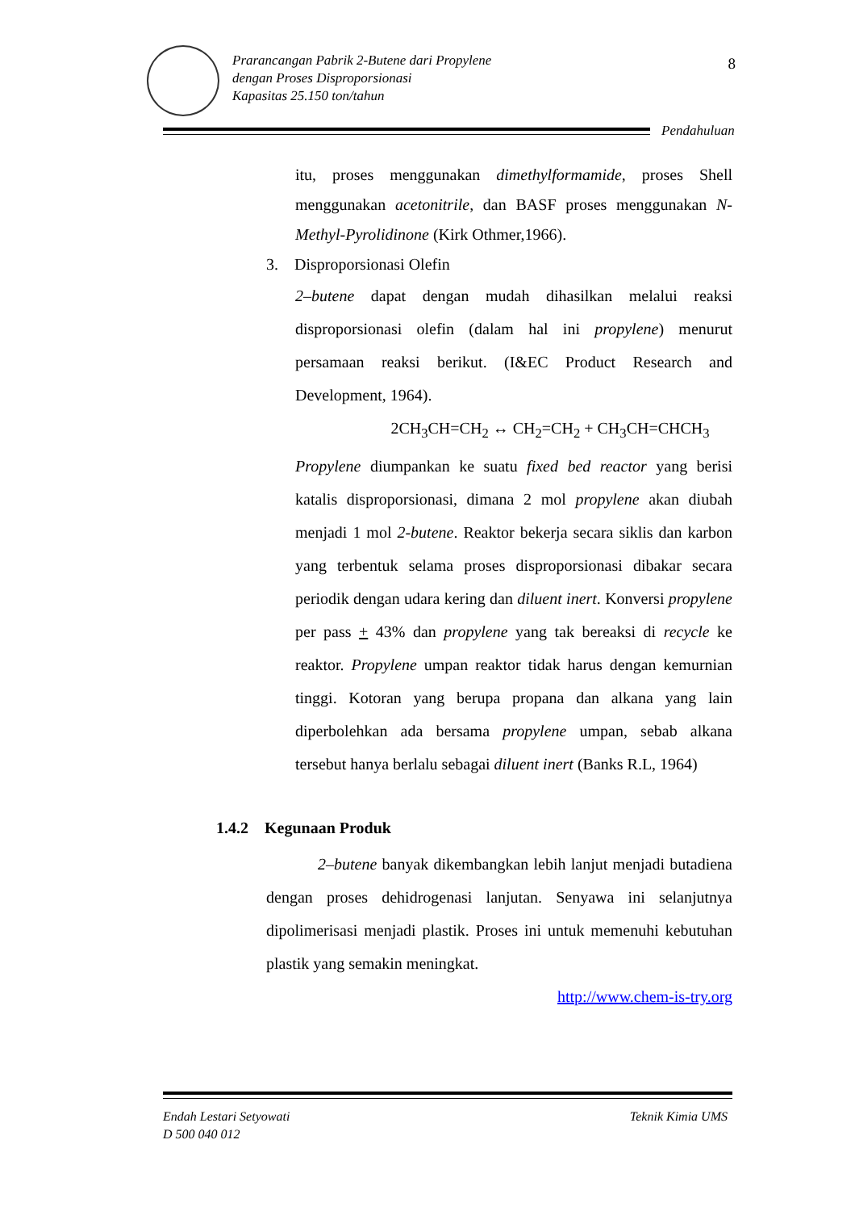Prarancangan Pabrik 2-Butene dari Propylene
dengan Proses Disproporsionasi
Kapasitas 25.150 ton/tahun
8
Pendahuluan
itu, proses menggunakan dimethylformamide, proses Shell menggunakan acetonitrile, dan BASF proses menggunakan N-Methyl-Pyrolidinone (Kirk Othmer,1966).
3. Disproporsionasi Olefin
2–butene dapat dengan mudah dihasilkan melalui reaksi disproporsionasi olefin (dalam hal ini propylene) menurut persamaan reaksi berikut. (I&EC Product Research and Development, 1964).
2CH<sub>3</sub>CH=CH<sub>2</sub> ↔ CH<sub>2</sub>=CH<sub>2</sub> + CH<sub>3</sub>CH=CHCH<sub>3</sub>
Propylene diumpankan ke suatu fixed bed reactor yang berisi katalis disproporsionasi, dimana 2 mol propylene akan diubah menjadi 1 mol 2-butene. Reaktor bekerja secara siklis dan karbon yang terbentuk selama proses disproporsionasi dibakar secara periodik dengan udara kering dan diluent inert. Konversi propylene per pass + 43% dan propylene yang tak bereaksi di recycle ke reaktor. Propylene umpan reaktor tidak harus dengan kemurnian tinggi. Kotoran yang berupa propana dan alkana yang lain diperbolehkan ada bersama propylene umpan, sebab alkana tersebut hanya berlalu sebagai diluent inert (Banks R.L, 1964)
1.4.2 Kegunaan Produk
2–butene banyak dikembangkan lebih lanjut menjadi butadiena dengan proses dehidrogenasi lanjutan. Senyawa ini selanjutnya dipolimerisasi menjadi plastik. Proses ini untuk memenuhi kebutuhan plastik yang semakin meningkat.
http://www.chem-is-try.org
Endah Lestari Setyowati
D 500 040 012
Teknik Kimia UMS